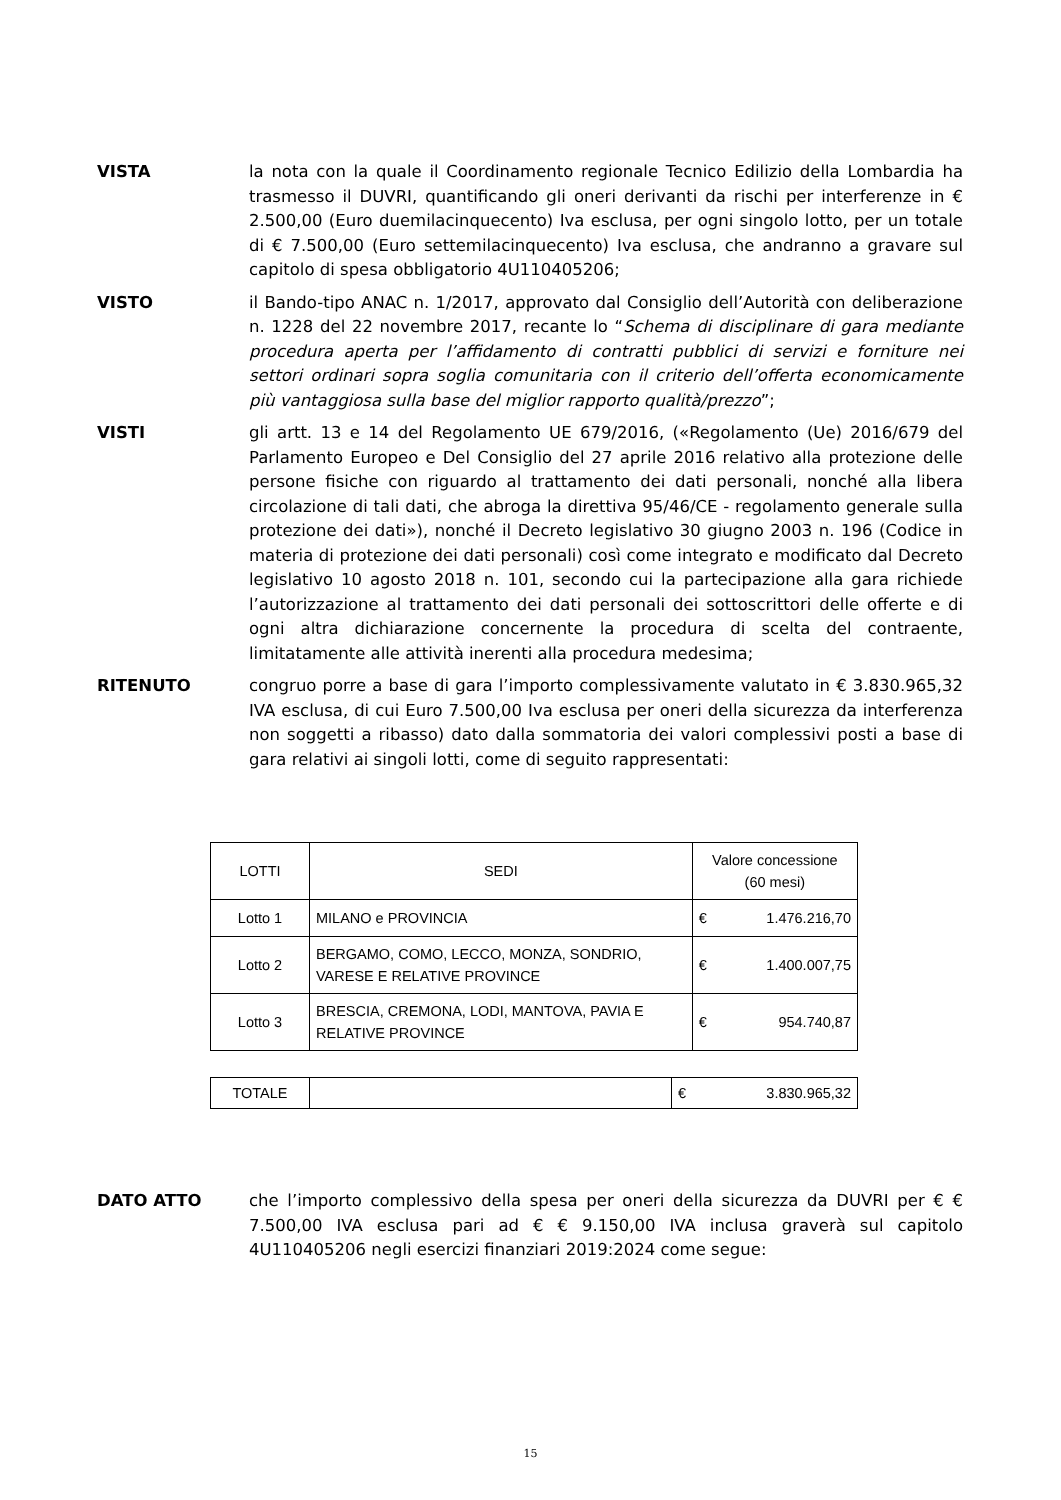VISTA la nota con la quale il Coordinamento regionale Tecnico Edilizio della Lombardia ha trasmesso il DUVRI, quantificando gli oneri derivanti da rischi per interferenze in € 2.500,00 (Euro duemilacinquecento) Iva esclusa, per ogni singolo lotto, per un totale di € 7.500,00 (Euro settemilacinquecento) Iva esclusa, che andranno a gravare sul capitolo di spesa obbligatorio 4U110405206;
VISTO il Bando-tipo ANAC n. 1/2017, approvato dal Consiglio dell’Autorità con deliberazione n. 1228 del 22 novembre 2017, recante lo “Schema di disciplinare di gara mediante procedura aperta per l’affidamento di contratti pubblici di servizi e forniture nei settori ordinari sopra soglia comunitaria con il criterio dell’offerta economicamente più vantaggiosa sulla base del miglior rapporto qualità/prezzo”;
VISTI gli artt. 13 e 14 del Regolamento UE 679/2016, («Regolamento (Ue) 2016/679 del Parlamento Europeo e Del Consiglio del 27 aprile 2016 relativo alla protezione delle persone fisiche con riguardo al trattamento dei dati personali, nonché alla libera circolazione di tali dati, che abroga la direttiva 95/46/CE - regolamento generale sulla protezione dei dati»), nonché il Decreto legislativo 30 giugno 2003 n. 196 (Codice in materia di protezione dei dati personali) così come integrato e modificato dal Decreto legislativo 10 agosto 2018 n. 101, secondo cui la partecipazione alla gara richiede l’autorizzazione al trattamento dei dati personali dei sottoscrittori delle offerte e di ogni altra dichiarazione concernente la procedura di scelta del contraente, limitatamente alle attività inerenti alla procedura medesima;
RITENUTO congruo porre a base di gara l’importo complessivamente valutato in € 3.830.965,32 IVA esclusa, di cui Euro 7.500,00 Iva esclusa per oneri della sicurezza da interferenza non soggetti a ribasso) dato dalla sommatoria dei valori complessivi posti a base di gara relativi ai singoli lotti, come di seguito rappresentati:
| LOTTI | SEDI | Valore concessione (60 mesi) | |
| Lotto 1 | MILANO e PROVINCIA | € | 1.476.216,70 |
| Lotto 2 | BERGAMO, COMO, LECCO, MONZA, SONDRIO, VARESE E RELATIVE PROVINCE | € | 1.400.007,75 |
| Lotto 3 | BRESCIA, CREMONA, LODI, MANTOVA, PAVIA E RELATIVE PROVINCE | € | 954.740,87 |
| TOTALE | | € | 3.830.965,32 |
DATO ATTO che l’importo complessivo della spesa per oneri della sicurezza da DUVRI per € € 7.500,00 IVA esclusa pari ad € € 9.150,00 IVA inclusa graverà sul capitolo 4U110405206 negli esercizi finanziari 2019:2024 come segue:
15